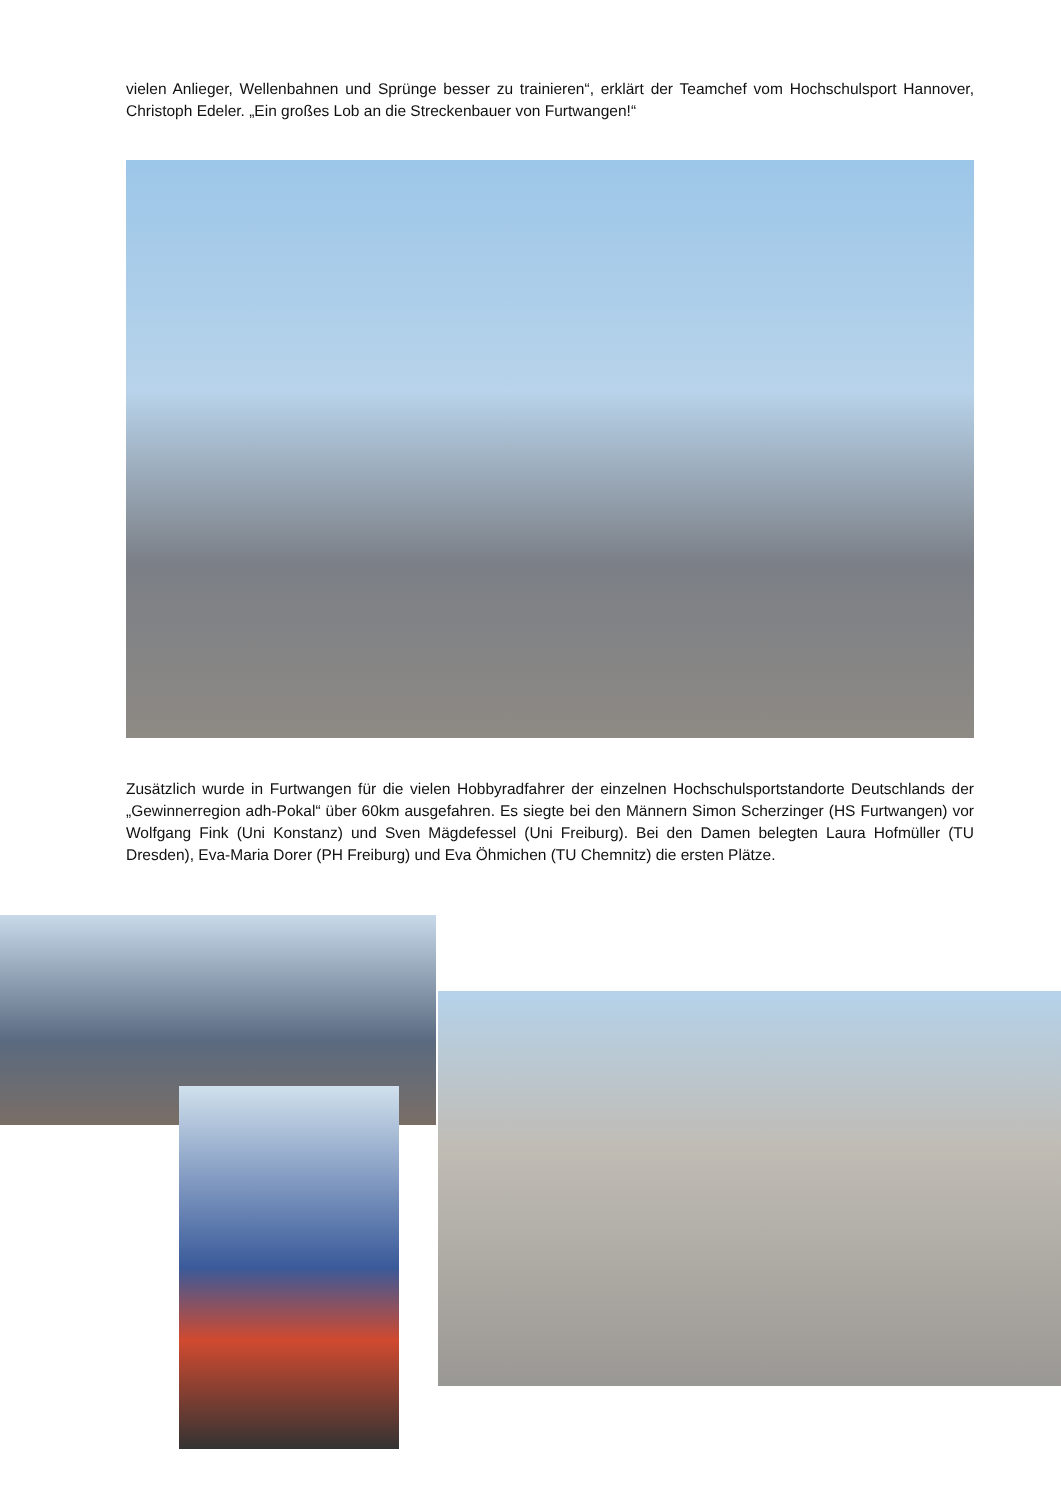vielen Anlieger, Wellenbahnen und Sprünge besser zu trainieren“, erklärt der Teamchef vom Hochschulsport Hannover, Christoph Edeler. „Ein großes Lob an die Streckenbauer von Furtwangen!“
Zusätzlich wurde in Furtwangen für die vielen Hobbyradfahrer der einzelnen Hochschulsportstandorte Deutschlands der „Gewinnerregion adh-Pokal“ über 60km ausgefahren. Es siegte bei den Männern Simon Scherzinger (HS Furtwangen) vor Wolfgang Fink (Uni Konstanz) und Sven Mägdefessel (Uni Freiburg). Bei den Damen belegten Laura Hofmüller (TU Dresden), Eva-Maria Dorer (PH Freiburg) und Eva Öhmichen (TU Chemnitz) die ersten Plätze.